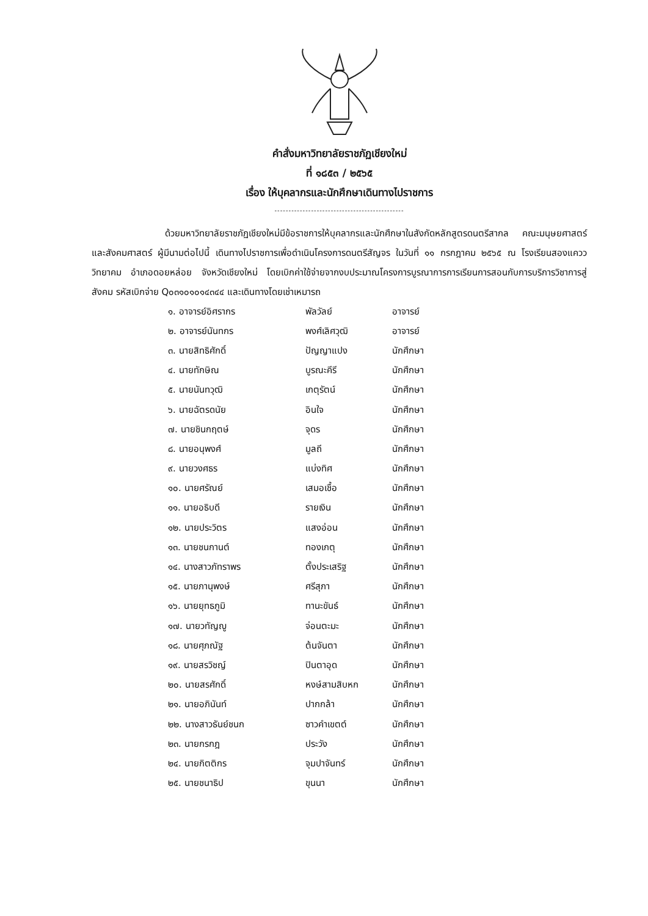คำสั่งมหาวิทยาลัยราชภัฏเชียงใหม่
ที่ ๑๘๕๓ / ๒๕๖๕
เรื่อง ให้บุคลากรและนักศึกษาเดินทางไปราชการ
----------------------------------------------
ด้วยมหาวิทยาลัยราชภัฏเชียงใหม่มีข้อราชการให้บุคลากรและนักศึกษาในสังกัดหลักสูตรดนตรีสากล คณะมนุษยศาสตร์และสังคมศาสตร์ ผู้มีนามต่อไปนี้ เดินทางไปราชการเพื่อดำเนินโครงการดนตรีสัญจร ในวันที่ ๑๑ กรกฎาคม ๒๕๖๕ ณ โรงเรียนสองแควววิทยาคม อำเภอดอยหล่อย จังหวัดเชียงใหม่ โดยเบิกค่าใช้จ่ายจากงบประมาณโครงการบูรณาการการเรียนการสอนกับการบริการวิชาการสู่สังคม รหัสเบิกจ่าย Q๐๓๑๐๑๐๑๔๓๔๔ และเดินทางโดยเช่าเหมารถ
| ๑. อาจารย์อิศรากร | พัลวัลย์ | อาจารย์ |
| ๒. อาจารย์นันทกร | พงศ์เลิศวุฒิ | อาจารย์ |
| ๓. นายสิทธิศักดิ์ | ปัญญาแปง | นักศึกษา |
| ๔. นายทักษิณ | บูรณะคีรี | นักศึกษา |
| ๕. นายนันทวุฒิ | เกตุรัตน์ | นักศึกษา |
| ๖. นายฉัตรดนัย | อินใจ | นักศึกษา |
| ๗. นายชินกฤตษ์ | จุดร | นักศึกษา |
| ๘. นายอนุพงศ์ | มูลถี | นักศึกษา |
| ๙. นายวงศธร | แบ่งทิศ | นักศึกษา |
| ๑๐. นายศรัณย์ | เสมอเชื้อ | นักศึกษา |
| ๑๑. นายอธิบดี | รายเงิน | นักศึกษา |
| ๑๒. นายประวิตร | แสงอ่อน | นักศึกษา |
| ๑๓. นายชนกานต์ | ทองเกตุ | นักศึกษา |
| ๑๔. นางสาวภัทราพร | ตั้งประเสริฐ | นักศึกษา |
| ๑๕. นายภานุพงษ์ | ศรีสุภา | นักศึกษา |
| ๑๖. นายยุทธภูมิ | ทานะขันธ์ | นักศึกษา |
| ๑๗. นายวทัญญู | จ่อนตะมะ | นักศึกษา |
| ๑๘. นายศุภณัฐ | ต้นจันตา | นักศึกษา |
| ๑๙. นายสรวิชญ์ | ปินตาอุด | นักศึกษา |
| ๒๐. นายสรศักดิ์ | หงษ์สามสิบหก | นักศึกษา |
| ๒๑. นายอภินันท์ | ปากกล้า | นักศึกษา |
| ๒๒. นางสาวธันย์ชนก | ซาวคำเขตต์ | นักศึกษา |
| ๒๓. นายกรกฎ | ประวัง | นักศึกษา |
| ๒๔. นายกิตติกร | จุมปาจันทร์ | นักศึกษา |
| ๒๕. นายชนาธิป | ขุนนา | นักศึกษา |